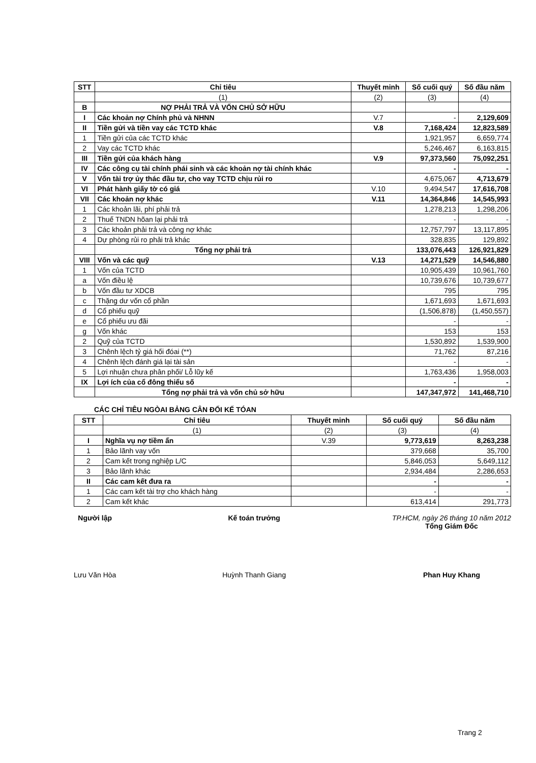| STT | Chỉ tiêu | Thuyết minh | Số cuối quý | Số đầu năm |
| --- | --- | --- | --- | --- |
| | (1) | (2) | (3) | (4) |
| B | NỢ PHẢI TRẢ VÀ VỐN CHỦ SỞ HỮU | | | |
| I | Các khoản nợ Chính phủ và NHNN | V.7 | - | 2,129,609 |
| II | Tiền gửi và tiền vay các TCTD khác | V.8 | 7,168,424 | 12,823,589 |
| 1 | Tiền gửi của các TCTD khác | | 1,921,957 | 6,659,774 |
| 2 | Vay các TCTD khác | | 5,246,467 | 6,163,815 |
| III | Tiền gửi của khách hàng | V.9 | 97,373,560 | 75,092,251 |
| IV | Các công cụ tài chính phái sinh và các khoản nợ tài chính khác | | - | - |
| V | Vốn tài trợ ủy thác đầu tư, cho vay TCTD chịu rủi ro | | 4,675,067 | 4,713,679 |
| VI | Phát hành giấy tờ có giá | V.10 | 9,494,547 | 17,616,708 |
| VII | Các khoản nợ khác | V.11 | 14,364,846 | 14,545,993 |
| 1 | Các khoản lãi, phí phải trả | | 1,278,213 | 1,298,206 |
| 2 | Thuế TNDN hõan lại phải trả | | - | - |
| 3 | Các khoản phải trả và công nợ khác | | 12,757,797 | 13,117,895 |
| 4 | Dự phòng rủi ro phải trả khác | | 328,835 | 129,892 |
| | Tổng nợ phải trả | | 133,076,443 | 126,921,829 |
| VIII | Vốn và các quỹ | V.13 | 14,271,529 | 14,546,880 |
| 1 | Vốn của TCTD | | 10,905,439 | 10,961,760 |
| a | Vốn điều lệ | | 10,739,676 | 10,739,677 |
| b | Vốn đầu tư XDCB | | 795 | 795 |
| c | Thặng dư vốn cổ phần | | 1,671,693 | 1,671,693 |
| d | Cổ phiếu quỹ | | (1,506,878) | (1,450,557) |
| e | Cổ phiếu ưu đãi | | - | - |
| g | Vốn khác | | 153 | 153 |
| 2 | Quỹ của TCTD | | 1,530,892 | 1,539,900 |
| 3 | Chênh lệch tỷ giá hối đóai (**) | | 71,762 | 87,216 |
| 4 | Chênh lệch đánh giá lại tài sản | | - | - |
| 5 | Lợi nhuận chưa phân phối/ Lỗ lũy kế | | 1,763,436 | 1,958,003 |
| IX | Lợi ích của cổ đông thiểu số | | - | - |
| | Tổng nợ phải trả và vốn chủ sở hữu | | 147,347,972 | 141,468,710 |
CÁC CHỈ TIÊU NGÒAI BẢNG CÂN ĐỐI KẾ TÓAN
| STT | Chỉ tiêu | Thuyết minh | Số cuối quý | Số đầu năm |
| --- | --- | --- | --- | --- |
| | (1) | (2) | (3) | (4) |
| I | Nghĩa vụ nợ tiềm ẩn | V.39 | 9,773,619 | 8,263,238 |
| 1 | Bảo lãnh vay vốn | | 379,668 | 35,700 |
| 2 | Cam kết trong nghiệp L/C | | 5,846,053 | 5,649,112 |
| 3 | Bảo lãnh khác | | 2,934,484 | 2,286,653 |
| II | Các cam kết đưa ra | | - | - |
| 1 | Các cam kết tài trợ cho khách hàng | | - | - |
| 2 | Cam kết khác | | 613,414 | 291,773 |
Người lập
Lưu Văn Hòa
Kế toán trưởng
Huỳnh Thanh Giang
TP.HCM, ngày 26 tháng 10 năm 2012
Tổng Giám Đốc
Phan Huy Khang
Trang 2